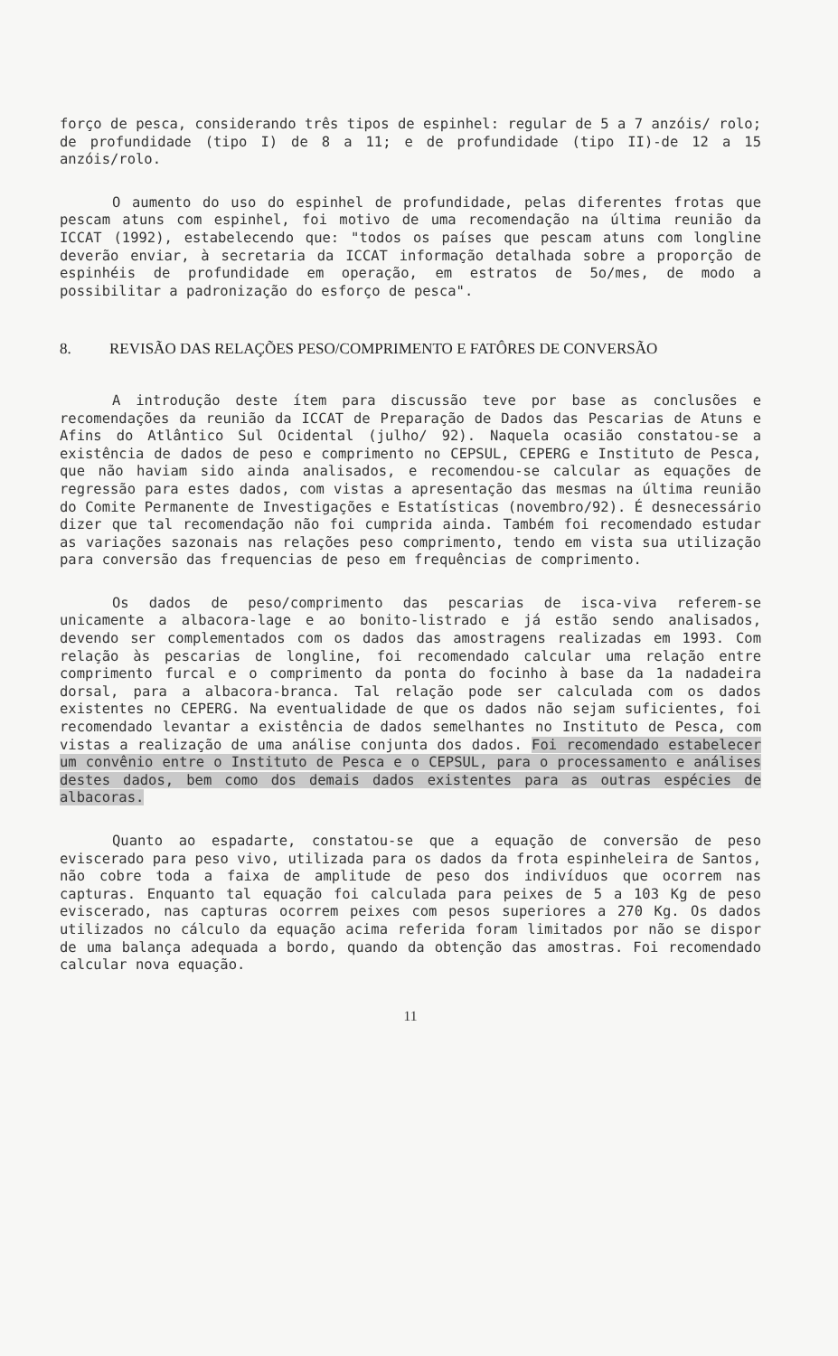forço de pesca, considerando três tipos de espinhel: regular de 5 a 7 anzóis/ rolo; de profundidade (tipo I) de 8 a 11; e de profundidade (tipo II)-de 12 a 15 anzóis/rolo.
O aumento do uso do espinhel de profundidade, pelas diferentes frotas que pescam atuns com espinhel, foi motivo de uma recomendação na última reunião da ICCAT (1992), estabelecendo que: "todos os países que pescam atuns com longline deverão enviar, à secretaria da ICCAT informação detalhada sobre a proporção de espinhéis de profundidade em operação, em estratos de 5o/mes, de modo a possibilitar a padronização do esforço de pesca".
8. REVISÃO DAS RELAÇÕES PESO/COMPRIMENTO E FATÔRES DE CONVERSÃO
A introdução deste ítem para discussão teve por base as conclusões e recomendações da reunião da ICCAT de Preparação de Dados das Pescarias de Atuns e Afins do Atlântico Sul Ocidental (julho/ 92). Naquela ocasião constatou-se a existência de dados de peso e comprimento no CEPSUL, CEPERG e Instituto de Pesca, que não haviam sido ainda analisados, e recomendou-se calcular as equações de regressão para estes dados, com vistas a apresentação das mesmas na última reunião do Comite Permanente de Investigações e Estatísticas (novembro/92). É desnecessário dizer que tal recomendação não foi cumprida ainda. Também foi recomendado estudar as variações sazonais nas relações peso comprimento, tendo em vista sua utilização para conversão das frequencias de peso em frequências de comprimento.
Os dados de peso/comprimento das pescarias de isca-viva referem-se unicamente a albacora-lage e ao bonito-listrado e já estão sendo analisados, devendo ser complementados com os dados das amostragens realizadas em 1993. Com relação às pescarias de longline, foi recomendado calcular uma relação entre comprimento furcal e o comprimento da ponta do focinho à base da 1a nadadeira dorsal, para a albacora-branca. Tal relação pode ser calculada com os dados existentes no CEPERG. Na eventualidade de que os dados não sejam suficientes, foi recomendado levantar a existência de dados semelhantes no Instituto de Pesca, com vistas a realização de uma análise conjunta dos dados. Foi recomendado estabelecer um convênio entre o Instituto de Pesca e o CEPSUL, para o processamento e análises destes dados, bem como dos demais dados existentes para as outras espécies de albacoras.
Quanto ao espadarte, constatou-se que a equação de conversão de peso eviscerado para peso vivo, utilizada para os dados da frota espinheleira de Santos, não cobre toda a faixa de amplitude de peso dos indivíduos que ocorrem nas capturas. Enquanto tal equação foi calculada para peixes de 5 a 103 Kg de peso eviscerado, nas capturas ocorrem peixes com pesos superiores a 270 Kg. Os dados utilizados no cálculo da equação acima referida foram limitados por não se dispor de uma balança adequada a bordo, quando da obtenção das amostras. Foi recomendado calcular nova equação.
11